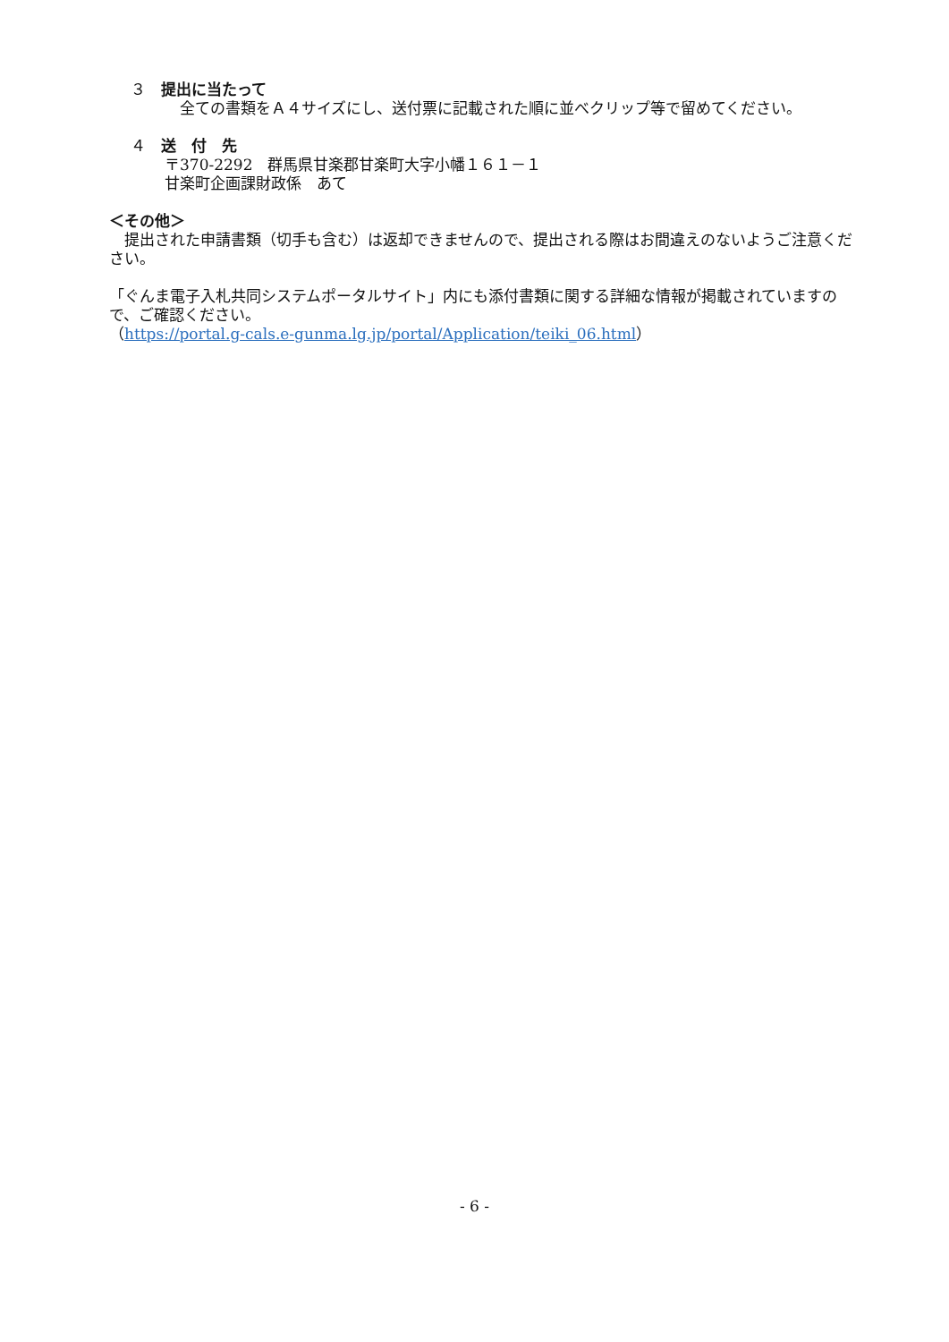３　提出に当たって
　全ての書類をＡ４サイズにし、送付票に記載された順に並べクリップ等で留めてください。
４　送　付　先
〒370-2292　群馬県甘楽郡甘楽町大字小幡１６１－１
甘楽町企画課財政係　あて
＜その他＞
　提出された申請書類（切手も含む）は返却できませんので、提出される際はお間違えのないようご注意ください。
「ぐんま電子入札共同システムポータルサイト」内にも添付書類に関する詳細な情報が掲載されていますので、ご確認ください。
（https://portal.g-cals.e-gunma.lg.jp/portal/Application/teiki_06.html）
- 6 -